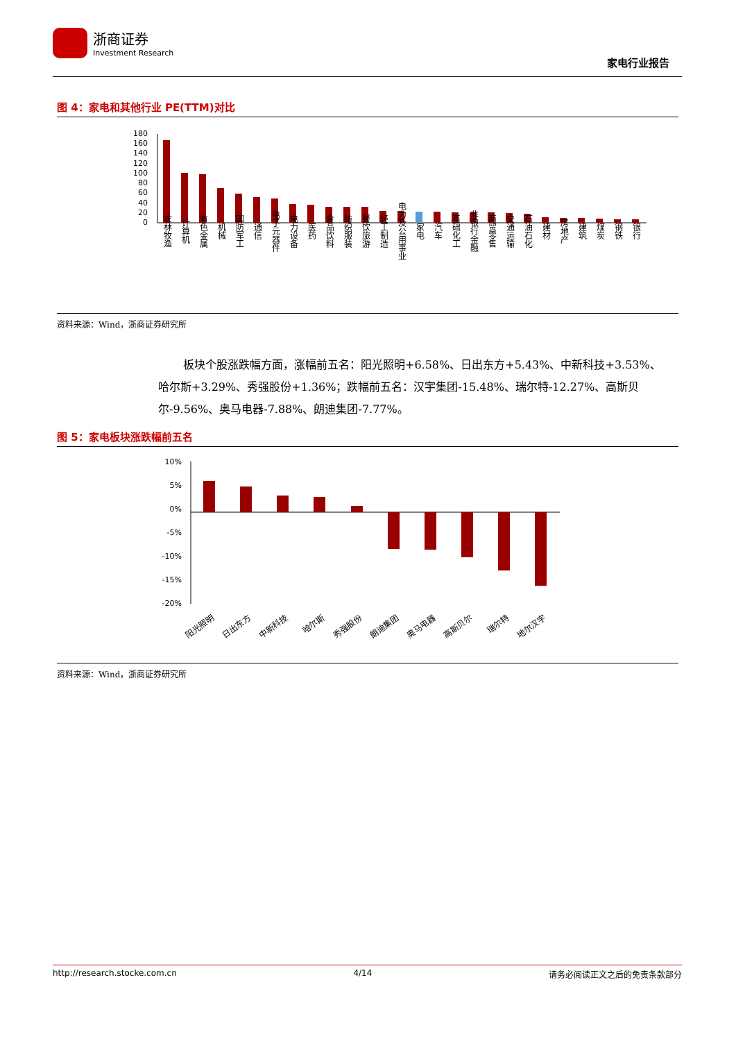浙商证券
Investment Research
家电行业报告
图 4：家电和其他行业 PE(TTM)对比
180
160
140
120
100
80
60
40
20
0
农林牧渔
计算机
有色金属
机械
国防军工
通信
电子元器件
电力设备
医药
食品饮料
纺织服装
餐饮旅游
轻工制造
电力及公用事业
家电
汽车
基础化工
非银行金融
商贸零售
交通运输
石油石化
建材
房地产
建筑
煤炭
钢铁
银行
资料来源：Wind，浙商证券研究所
板块个股涨跌幅方面，涨幅前五名：阳光照明+6.58%、日出东方+5.43%、中新科技+3.53%、哈尔斯+3.29%、秀强股份+1.36%；跌幅前五名：汉宇集团-15.48%、瑞尔特-12.27%、高斯贝尔-9.56%、奥马电器-7.88%、朗迪集团-7.77%。
图 5：家电板块涨跌幅前五名
10%
5%
0%
-5%
-10%
-15%
-20%
阳光照明
日出东方
中新科技
哈尔斯
秀强股份
朗迪集团
奥马电器
高斯贝尔
瑞尔特
地尔汉宇
资料来源：Wind，浙商证券研究所
http://research.stocke.com.cn 4/14 请务必阅读正文之后的免责条款部分